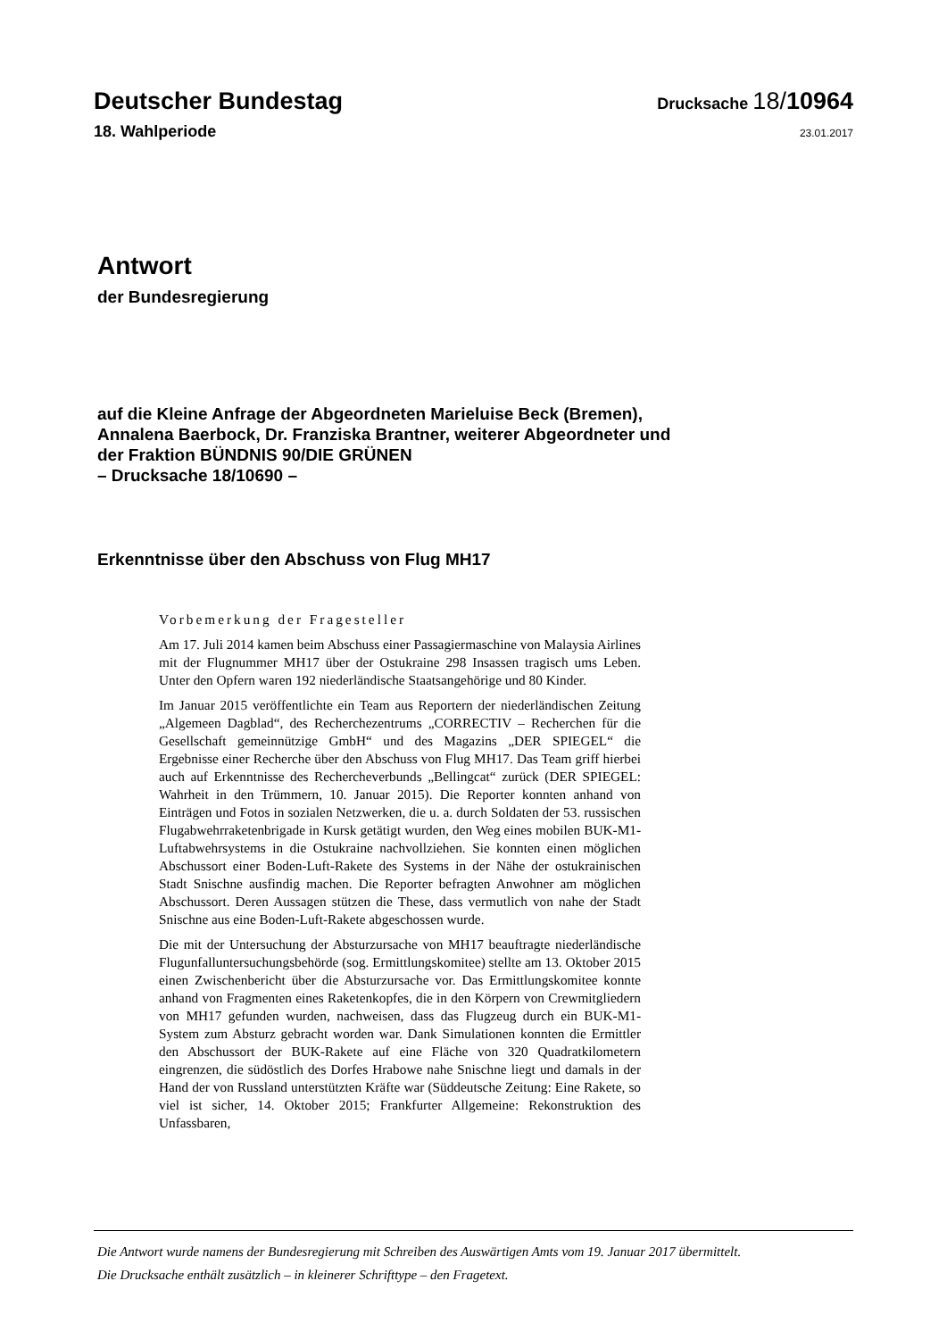Deutscher Bundestag
Drucksache 18/10964
18. Wahlperiode
23.01.2017
Antwort
der Bundesregierung
auf die Kleine Anfrage der Abgeordneten Marieluise Beck (Bremen),
Annalena Baerbock, Dr. Franziska Brantner, weiterer Abgeordneter und
der Fraktion BÜNDNIS 90/DIE GRÜNEN
– Drucksache 18/10690 –
Erkenntnisse über den Abschuss von Flug MH17
Vorbemerkung der Fragesteller
Am 17. Juli 2014 kamen beim Abschuss einer Passagiermaschine von Malaysia Airlines mit der Flugnummer MH17 über der Ostukraine 298 Insassen tragisch ums Leben. Unter den Opfern waren 192 niederländische Staatsangehörige und 80 Kinder.
Im Januar 2015 veröffentlichte ein Team aus Reportern der niederländischen Zeitung „Algemeen Dagblad“, des Recherchezentrums „CORRECTIV – Recherchen für die Gesellschaft gemeinnützige GmbH“ und des Magazins „DER SPIEGEL“ die Ergebnisse einer Recherche über den Abschuss von Flug MH17. Das Team griff hierbei auch auf Erkenntnisse des Rechercheverbunds „Bellingcat“ zurück (DER SPIEGEL: Wahrheit in den Trümmern, 10. Januar 2015). Die Reporter konnten anhand von Einträgen und Fotos in sozialen Netzwerken, die u. a. durch Soldaten der 53. russischen Flugabwehrraketenbrigade in Kursk getätigt wurden, den Weg eines mobilen BUK-M1-Luftabwehrsystems in die Ostukraine nachvollziehen. Sie konnten einen möglichen Abschussort einer Boden-Luft-Rakete des Systems in der Nähe der ostukrainischen Stadt Snischne ausfindig machen. Die Reporter befragten Anwohner am möglichen Abschussort. Deren Aussagen stützen die These, dass vermutlich von nahe der Stadt Snischne aus eine Boden-Luft-Rakete abgeschossen wurde.
Die mit der Untersuchung der Absturzursache von MH17 beauftragte niederländische Flugunfalluntersuchungsbehörde (sog. Ermittlungskomitee) stellte am 13. Oktober 2015 einen Zwischenbericht über die Absturzursache vor. Das Ermittlungskomitee konnte anhand von Fragmenten eines Raketenkopfes, die in den Körpern von Crewmitgliedern von MH17 gefunden wurden, nachweisen, dass das Flugzeug durch ein BUK-M1-System zum Absturz gebracht worden war. Dank Simulationen konnten die Ermittler den Abschussort der BUK-Rakete auf eine Fläche von 320 Quadratkilometern eingrenzen, die südöstlich des Dorfes Hrabowe nahe Snischne liegt und damals in der Hand der von Russland unterstützten Kräfte war (Süddeutsche Zeitung: Eine Rakete, so viel ist sicher, 14. Oktober 2015; Frankfurter Allgemeine: Rekonstruktion des Unfassbaren,
Die Antwort wurde namens der Bundesregierung mit Schreiben des Auswärtigen Amts vom 19. Januar 2017 übermittelt.
Die Drucksache enthält zusätzlich – in kleinerer Schrifttype – den Fragetext.